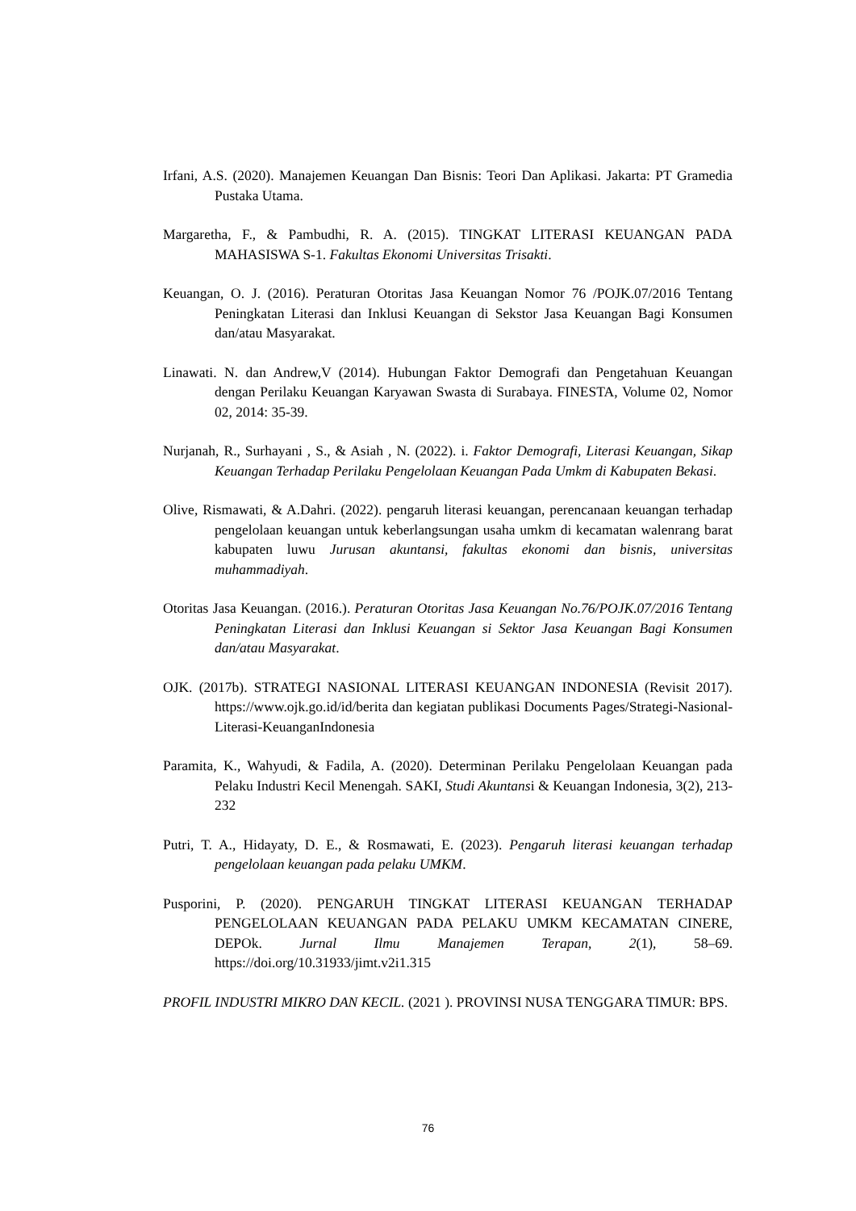Irfani, A.S. (2020). Manajemen Keuangan Dan Bisnis: Teori Dan Aplikasi. Jakarta: PT Gramedia Pustaka Utama.
Margaretha, F., & Pambudhi, R. A. (2015). TINGKAT LITERASI KEUANGAN PADA MAHASISWA S-1. Fakultas Ekonomi Universitas Trisakti.
Keuangan, O. J. (2016). Peraturan Otoritas Jasa Keuangan Nomor 76 /POJK.07/2016 Tentang Peningkatan Literasi dan Inklusi Keuangan di Sekstor Jasa Keuangan Bagi Konsumen dan/atau Masyarakat.
Linawati. N. dan Andrew,V (2014). Hubungan Faktor Demografi dan Pengetahuan Keuangan dengan Perilaku Keuangan Karyawan Swasta di Surabaya. FINESTA, Volume 02, Nomor 02, 2014: 35-39.
Nurjanah, R., Surhayani , S., & Asiah , N. (2022). i. Faktor Demografi, Literasi Keuangan, Sikap Keuangan Terhadap Perilaku Pengelolaan Keuangan Pada Umkm di Kabupaten Bekasi.
Olive, Rismawati, & A.Dahri. (2022). pengaruh literasi keuangan, perencanaan keuangan terhadap pengelolaan keuangan untuk keberlangsungan usaha umkm di kecamatan walenrang barat kabupaten luwu Jurusan akuntansi, fakultas ekonomi dan bisnis, universitas muhammadiyah.
Otoritas Jasa Keuangan. (2016.). Peraturan Otoritas Jasa Keuangan No.76/POJK.07/2016 Tentang Peningkatan Literasi dan Inklusi Keuangan si Sektor Jasa Keuangan Bagi Konsumen dan/atau Masyarakat.
OJK. (2017b). STRATEGI NASIONAL LITERASI KEUANGAN INDONESIA (Revisit 2017). https://www.ojk.go.id/id/berita dan kegiatan publikasi Documents Pages/Strategi-Nasional-Literasi-KeuanganIndonesia
Paramita, K., Wahyudi, & Fadila, A. (2020). Determinan Perilaku Pengelolaan Keuangan pada Pelaku Industri Kecil Menengah. SAKI, Studi Akuntansi & Keuangan Indonesia, 3(2), 213-232
Putri, T. A., Hidayaty, D. E., & Rosmawati, E. (2023). Pengaruh literasi keuangan terhadap pengelolaan keuangan pada pelaku UMKM.
Pusporini, P. (2020). PENGARUH TINGKAT LITERASI KEUANGAN TERHADAP PENGELOLAAN KEUANGAN PADA PELAKU UMKM KECAMATAN CINERE, DEPOk. Jurnal Ilmu Manajemen Terapan, 2(1), 58–69. https://doi.org/10.31933/jimt.v2i1.315
PROFIL INDUSTRI MIKRO DAN KECIL. (2021 ). PROVINSI NUSA TENGGARA TIMUR: BPS.
76